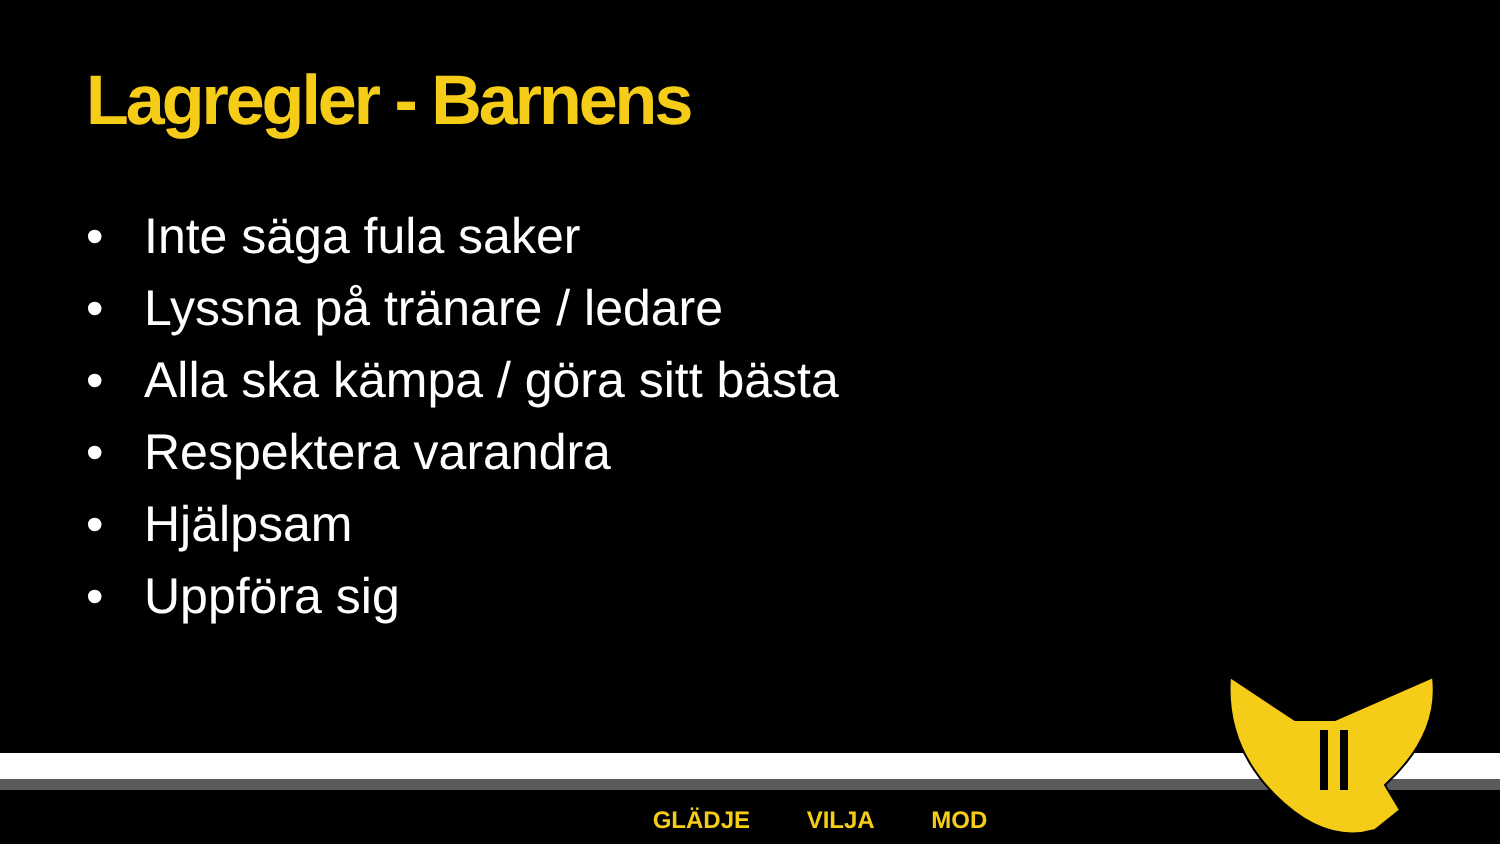Lagregler - Barnens
• Inte säga fula saker
• Lyssna på tränare / ledare
• Alla ska kämpa / göra sitt bästa
• Respektera varandra
• Hjälpsam
• Uppföra sig
GLÄDJE VILJA MOD